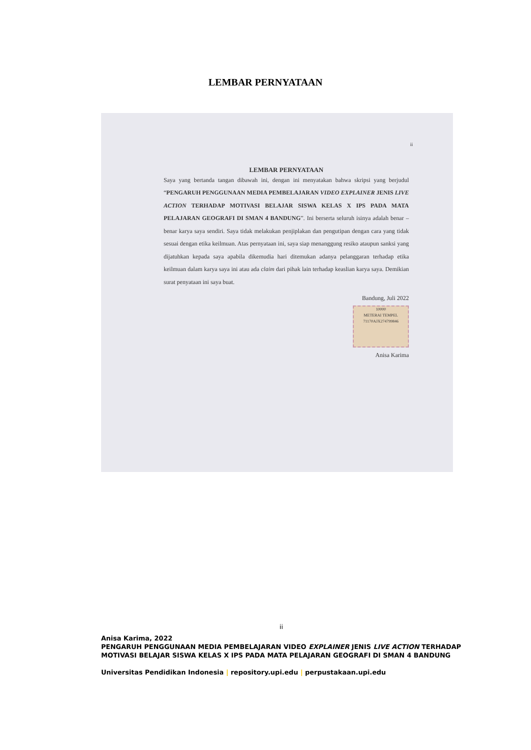LEMBAR PERNYATAAN
ii
LEMBAR PERNYATAAN
Saya yang bertanda tangan dibawah ini, dengan ini menyatakan bahwa skripsi yang berjudul “PENGARUH PENGGUNAAN MEDIA PEMBELAJARAN VIDEO EXPLAINER JENIS LIVE ACTION TERHADAP MOTIVASI BELAJAR SISWA KELAS X IPS PADA MATA PELAJARAN GEOGRAFI DI SMAN 4 BANDUNG”. Ini berserta seluruh isinya adalah benar – benar karya saya sendiri. Saya tidak melakukan penjiplakan dan pengutipan dengan cara yang tidak sesuai dengan etika keilmuan. Atas pernyataan ini, saya siap menanggung resiko ataupun sanksi yang dijatuhkan kepada saya apabila dikemudia hari ditemukan adanya pelanggaran terhadap etika keilmuan dalam karya saya ini atau ada claim dari pihak lain terhadap keaslian karya saya. Demikian surat penyataan ini saya buat.
Bandung, Juli 2022
10000
METERAI TEMPEL
71170AJX274799846
Anisa Karima
ii
Anisa Karima, 2022
PENGARUH PENGGUNAAN MEDIA PEMBELAJARAN VIDEO EXPLAINER JENIS LIVE ACTION TERHADAP MOTIVASI BELAJAR SISWA KELAS X IPS PADA MATA PELAJARAN GEOGRAFI DI SMAN 4 BANDUNG
Universitas Pendidikan Indonesia | repository.upi.edu | perpustakaan.upi.edu